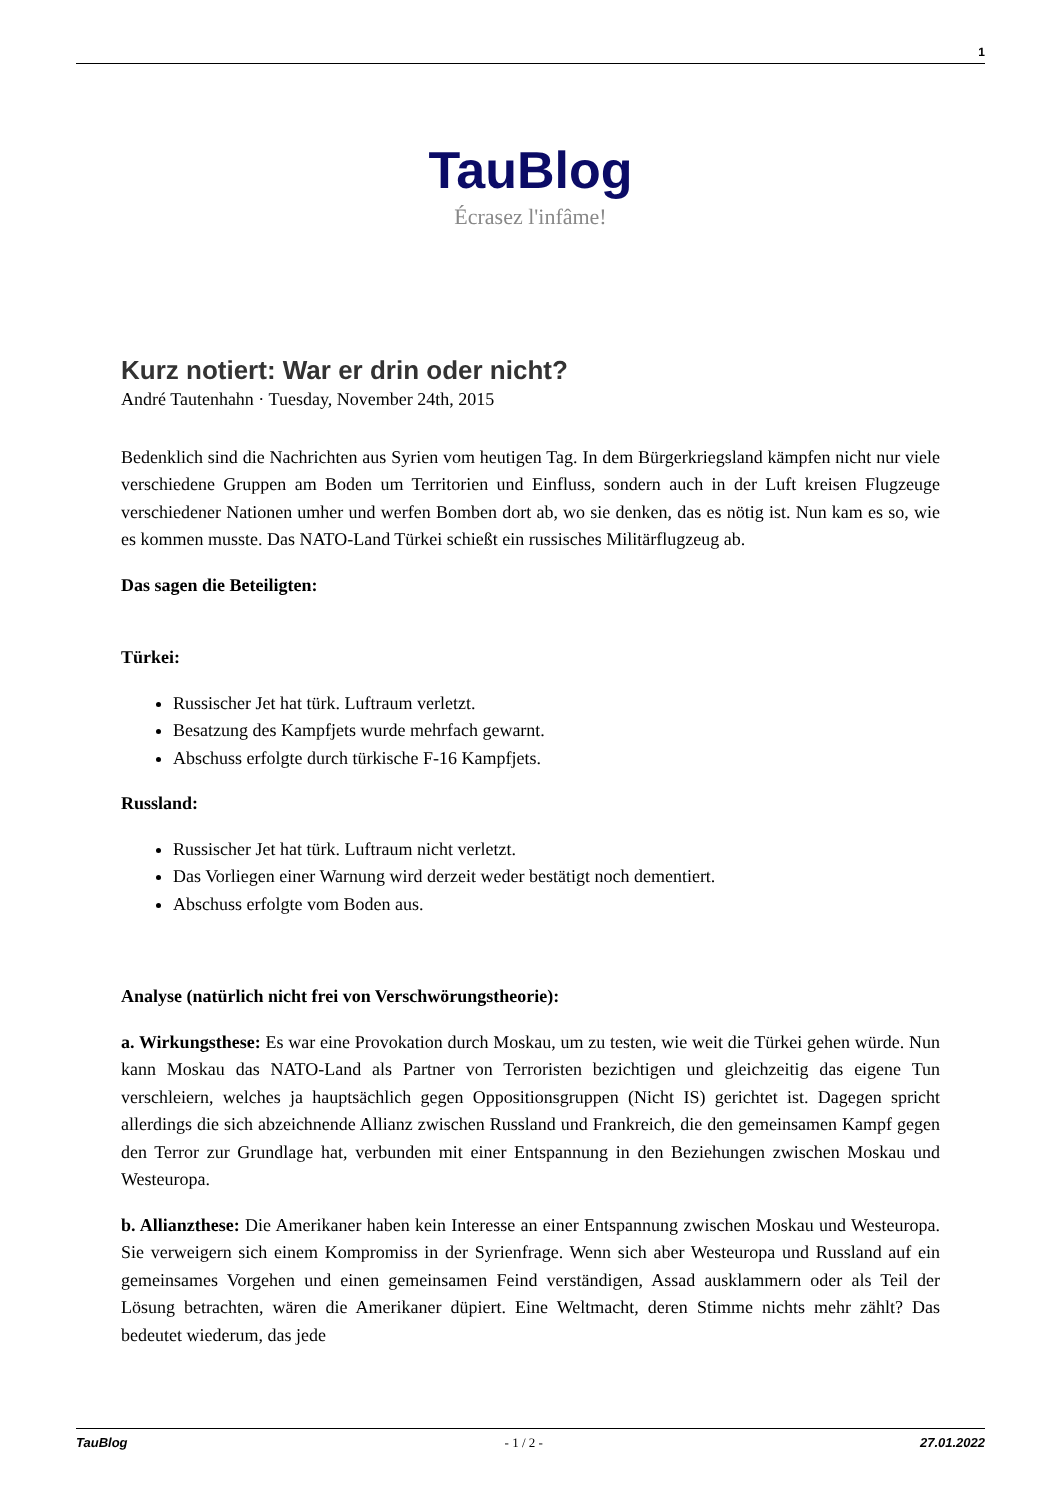1
TauBlog
Écrasez l'infâme!
Kurz notiert: War er drin oder nicht?
André Tautenhahn · Tuesday, November 24th, 2015
Bedenklich sind die Nachrichten aus Syrien vom heutigen Tag. In dem Bürgerkriegsland kämpfen nicht nur viele verschiedene Gruppen am Boden um Territorien und Einfluss, sondern auch in der Luft kreisen Flugzeuge verschiedener Nationen umher und werfen Bomben dort ab, wo sie denken, das es nötig ist. Nun kam es so, wie es kommen musste. Das NATO-Land Türkei schießt ein russisches Militärflugzeug ab.
Das sagen die Beteiligten:
Türkei:
Russischer Jet hat türk. Luftraum verletzt.
Besatzung des Kampfjets wurde mehrfach gewarnt.
Abschuss erfolgte durch türkische F-16 Kampfjets.
Russland:
Russischer Jet hat türk. Luftraum nicht verletzt.
Das Vorliegen einer Warnung wird derzeit weder bestätigt noch dementiert.
Abschuss erfolgte vom Boden aus.
Analyse (natürlich nicht frei von Verschwörungstheorie):
a. Wirkungsthese: Es war eine Provokation durch Moskau, um zu testen, wie weit die Türkei gehen würde. Nun kann Moskau das NATO-Land als Partner von Terroristen bezichtigen und gleichzeitig das eigene Tun verschleiern, welches ja hauptsächlich gegen Oppositionsgruppen (Nicht IS) gerichtet ist. Dagegen spricht allerdings die sich abzeichnende Allianz zwischen Russland und Frankreich, die den gemeinsamen Kampf gegen den Terror zur Grundlage hat, verbunden mit einer Entspannung in den Beziehungen zwischen Moskau und Westeuropa.
b. Allianzthese: Die Amerikaner haben kein Interesse an einer Entspannung zwischen Moskau und Westeuropa. Sie verweigern sich einem Kompromiss in der Syrienfrage. Wenn sich aber Westeuropa und Russland auf ein gemeinsames Vorgehen und einen gemeinsamen Feind verständigen, Assad ausklammern oder als Teil der Lösung betrachten, wären die Amerikaner düpiert. Eine Weltmacht, deren Stimme nichts mehr zählt? Das bedeutet wiederum, das jede
TauBlog - 1 / 2 - 27.01.2022